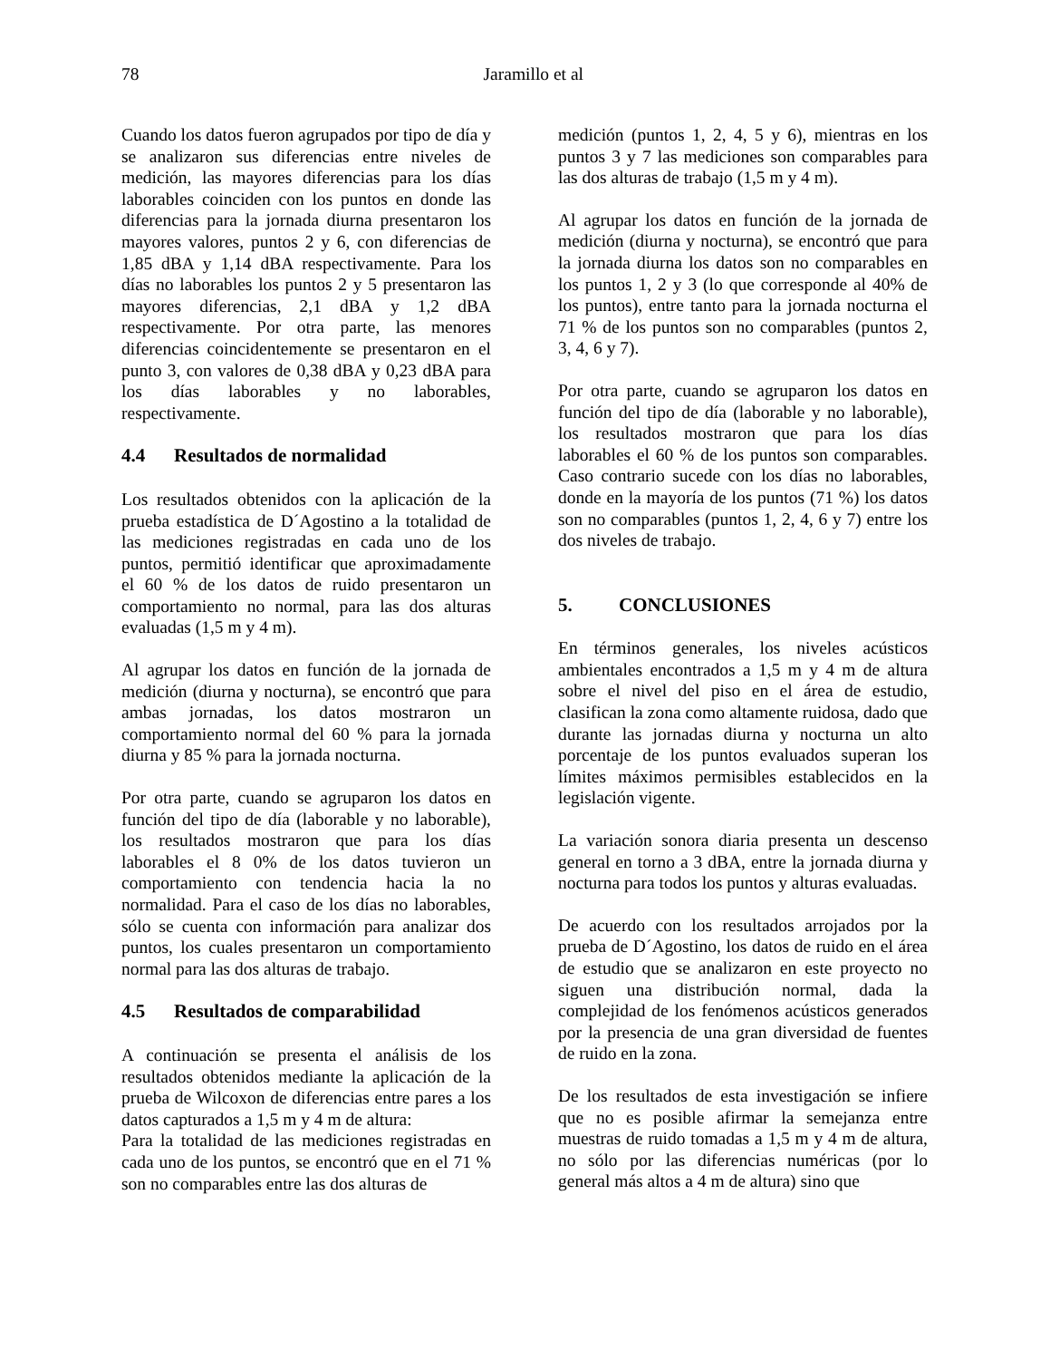78
Jaramillo et al
Cuando los datos fueron agrupados por tipo de día y se analizaron sus diferencias entre niveles de medición, las mayores diferencias para los días laborables coinciden con los puntos en donde las diferencias para la jornada diurna presentaron los mayores valores, puntos 2 y 6, con diferencias de 1,85 dBA y 1,14 dBA respectivamente. Para los días no laborables los puntos 2 y 5 presentaron las mayores diferencias, 2,1 dBA y 1,2 dBA respectivamente. Por otra parte, las menores diferencias coincidentemente se presentaron en el punto 3, con valores de 0,38 dBA y 0,23 dBA para los días laborables y no laborables, respectivamente.
4.4 Resultados de normalidad
Los resultados obtenidos con la aplicación de la prueba estadística de D´Agostino a la totalidad de las mediciones registradas en cada uno de los puntos, permitió identificar que aproximadamente el 60 % de los datos de ruido presentaron un comportamiento no normal, para las dos alturas evaluadas (1,5 m y 4 m).
Al agrupar los datos en función de la jornada de medición (diurna y nocturna), se encontró que para ambas jornadas, los datos mostraron un comportamiento normal del 60 % para la jornada diurna y 85 % para la jornada nocturna.
Por otra parte, cuando se agruparon los datos en función del tipo de día (laborable y no laborable), los resultados mostraron que para los días laborables el 8 0% de los datos tuvieron un comportamiento con tendencia hacia la no normalidad. Para el caso de los días no laborables, sólo se cuenta con información para analizar dos puntos, los cuales presentaron un comportamiento normal para las dos alturas de trabajo.
4.5 Resultados de comparabilidad
A continuación se presenta el análisis de los resultados obtenidos mediante la aplicación de la prueba de Wilcoxon de diferencias entre pares a los datos capturados a 1,5 m y 4 m de altura:
Para la totalidad de las mediciones registradas en cada uno de los puntos, se encontró que en el 71 % son no comparables entre las dos alturas de
medición (puntos 1, 2, 4, 5 y 6), mientras en los puntos 3 y 7 las mediciones son comparables para las dos alturas de trabajo (1,5 m y 4 m).
Al agrupar los datos en función de la jornada de medición (diurna y nocturna), se encontró que para la jornada diurna los datos son no comparables en los puntos 1, 2 y 3 (lo que corresponde al 40% de los puntos), entre tanto para la jornada nocturna el 71 % de los puntos son no comparables (puntos 2, 3, 4, 6 y 7).
Por otra parte, cuando se agruparon los datos en función del tipo de día (laborable y no laborable), los resultados mostraron que para los días laborables el 60 % de los puntos son comparables. Caso contrario sucede con los días no laborables, donde en la mayoría de los puntos (71 %) los datos son no comparables (puntos 1, 2, 4, 6 y 7) entre los dos niveles de trabajo.
5. CONCLUSIONES
En términos generales, los niveles acústicos ambientales encontrados a 1,5 m y 4 m de altura sobre el nivel del piso en el área de estudio, clasifican la zona como altamente ruidosa, dado que durante las jornadas diurna y nocturna un alto porcentaje de los puntos evaluados superan los límites máximos permisibles establecidos en la legislación vigente.
La variación sonora diaria presenta un descenso general en torno a 3 dBA, entre la jornada diurna y nocturna para todos los puntos y alturas evaluadas.
De acuerdo con los resultados arrojados por la prueba de D´Agostino, los datos de ruido en el área de estudio que se analizaron en este proyecto no siguen una distribución normal, dada la complejidad de los fenómenos acústicos generados por la presencia de una gran diversidad de fuentes de ruido en la zona.
De los resultados de esta investigación se infiere que no es posible afirmar la semejanza entre muestras de ruido tomadas a 1,5 m y 4 m de altura, no sólo por las diferencias numéricas (por lo general más altos a 4 m de altura) sino que